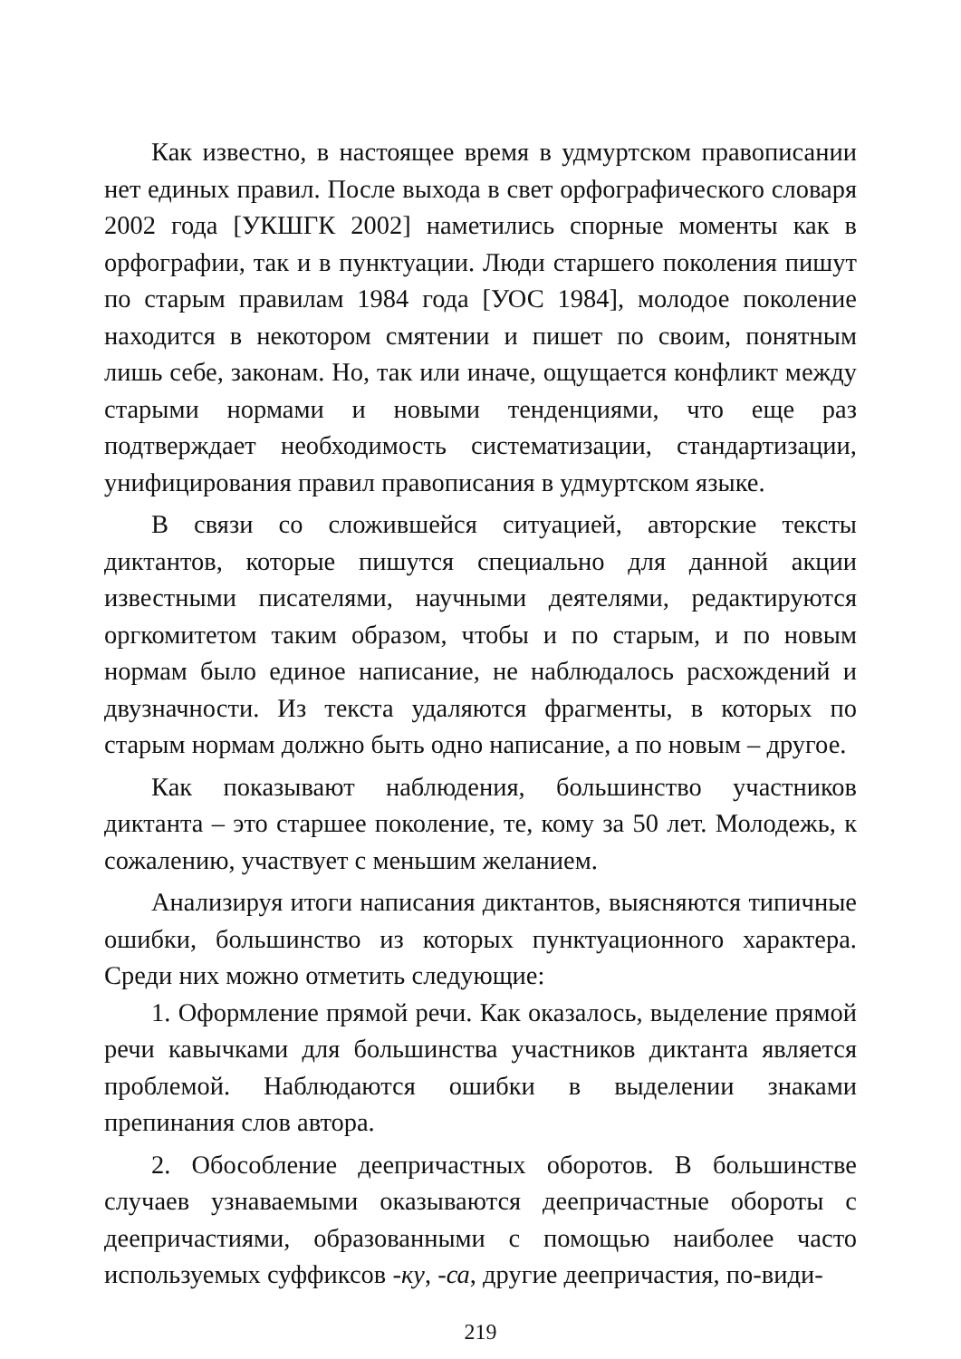Как известно, в настоящее время в удмуртском правописании нет единых правил. После выхода в свет орфографического словаря 2002 года [УКШГК 2002] наметились спорные моменты как в орфографии, так и в пунктуации. Люди старшего поколения пишут по старым правилам 1984 года [УОС 1984], молодое поколение находится в некотором смятении и пишет по своим, понятным лишь себе, законам. Но, так или иначе, ощущается конфликт между старыми нормами и новыми тенденциями, что еще раз подтверждает необходимость систематизации, стандартизации, унифицирования правил правописания в удмуртском языке.
В связи со сложившейся ситуацией, авторские тексты диктантов, которые пишутся специально для данной акции известными писателями, научными деятелями, редактируются оргкомитетом таким образом, чтобы и по старым, и по новым нормам было единое написание, не наблюдалось расхождений и двузначности. Из текста удаляются фрагменты, в которых по старым нормам должно быть одно написание, а по новым – другое.
Как показывают наблюдения, большинство участников диктанта – это старшее поколение, те, кому за 50 лет. Молодежь, к сожалению, участвует с меньшим желанием.
Анализируя итоги написания диктантов, выясняются типичные ошибки, большинство из которых пунктуационного характера. Среди них можно отметить следующие:
1. Оформление прямой речи. Как оказалось, выделение прямой речи кавычками для большинства участников диктанта является проблемой. Наблюдаются ошибки в выделении знаками препинания слов автора.
2. Обособление деепричастных оборотов. В большинстве случаев узнаваемыми оказываются деепричастные обороты с деепричастиями, образованными с помощью наиболее часто используемых суффиксов -ку, -са, другие деепричастия, по-види-
219